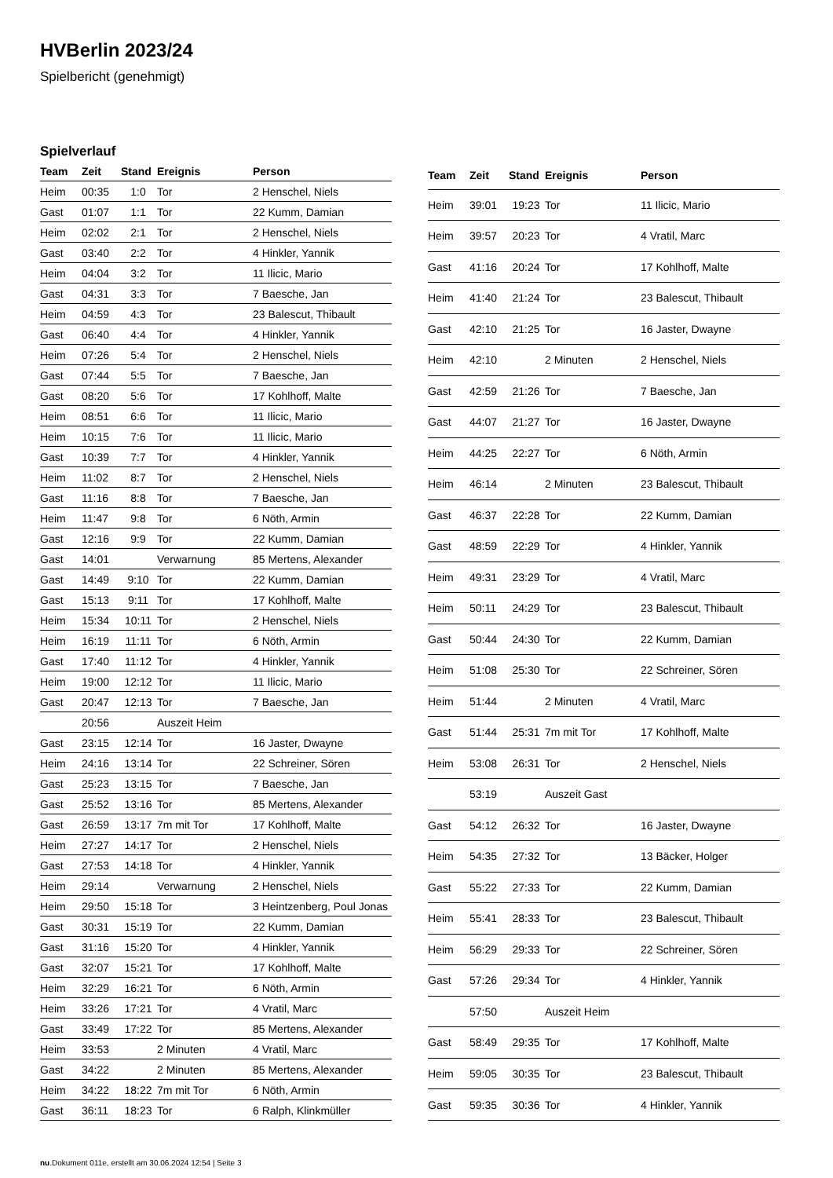HVBerlin 2023/24
Spielbericht (genehmigt)
Spielverlauf
| Team | Zeit | Stand | Ereignis | Person |
| --- | --- | --- | --- | --- |
| Heim | 00:35 | 1:0 | Tor | 2 Henschel, Niels |
| Gast | 01:07 | 1:1 | Tor | 22 Kumm, Damian |
| Heim | 02:02 | 2:1 | Tor | 2 Henschel, Niels |
| Gast | 03:40 | 2:2 | Tor | 4 Hinkler, Yannik |
| Heim | 04:04 | 3:2 | Tor | 11 Ilicic, Mario |
| Gast | 04:31 | 3:3 | Tor | 7 Baesche, Jan |
| Heim | 04:59 | 4:3 | Tor | 23 Balescut, Thibault |
| Gast | 06:40 | 4:4 | Tor | 4 Hinkler, Yannik |
| Heim | 07:26 | 5:4 | Tor | 2 Henschel, Niels |
| Gast | 07:44 | 5:5 | Tor | 7 Baesche, Jan |
| Gast | 08:20 | 5:6 | Tor | 17 Kohlhoff, Malte |
| Heim | 08:51 | 6:6 | Tor | 11 Ilicic, Mario |
| Heim | 10:15 | 7:6 | Tor | 11 Ilicic, Mario |
| Gast | 10:39 | 7:7 | Tor | 4 Hinkler, Yannik |
| Heim | 11:02 | 8:7 | Tor | 2 Henschel, Niels |
| Gast | 11:16 | 8:8 | Tor | 7 Baesche, Jan |
| Heim | 11:47 | 9:8 | Tor | 6 Nöth, Armin |
| Gast | 12:16 | 9:9 | Tor | 22 Kumm, Damian |
| Gast | 14:01 | | Verwarnung | 85 Mertens, Alexander |
| Gast | 14:49 | 9:10 | Tor | 22 Kumm, Damian |
| Gast | 15:13 | 9:11 | Tor | 17 Kohlhoff, Malte |
| Heim | 15:34 | 10:11 | Tor | 2 Henschel, Niels |
| Heim | 16:19 | 11:11 | Tor | 6 Nöth, Armin |
| Gast | 17:40 | 11:12 | Tor | 4 Hinkler, Yannik |
| Heim | 19:00 | 12:12 | Tor | 11 Ilicic, Mario |
| Gast | 20:47 | 12:13 | Tor | 7 Baesche, Jan |
| | 20:56 | | Auszeit Heim | |
| Gast | 23:15 | 12:14 | Tor | 16 Jaster, Dwayne |
| Heim | 24:16 | 13:14 | Tor | 22 Schreiner, Sören |
| Gast | 25:23 | 13:15 | Tor | 7 Baesche, Jan |
| Gast | 25:52 | 13:16 | Tor | 85 Mertens, Alexander |
| Gast | 26:59 | 13:17 | 7m mit Tor | 17 Kohlhoff, Malte |
| Heim | 27:27 | 14:17 | Tor | 2 Henschel, Niels |
| Gast | 27:53 | 14:18 | Tor | 4 Hinkler, Yannik |
| Heim | 29:14 | | Verwarnung | 2 Henschel, Niels |
| Heim | 29:50 | 15:18 | Tor | 3 Heintzenberg, Poul Jonas |
| Gast | 30:31 | 15:19 | Tor | 22 Kumm, Damian |
| Gast | 31:16 | 15:20 | Tor | 4 Hinkler, Yannik |
| Gast | 32:07 | 15:21 | Tor | 17 Kohlhoff, Malte |
| Heim | 32:29 | 16:21 | Tor | 6 Nöth, Armin |
| Heim | 33:26 | 17:21 | Tor | 4 Vratil, Marc |
| Gast | 33:49 | 17:22 | Tor | 85 Mertens, Alexander |
| Heim | 33:53 | | 2 Minuten | 4 Vratil, Marc |
| Gast | 34:22 | | 2 Minuten | 85 Mertens, Alexander |
| Heim | 34:22 | 18:22 | 7m mit Tor | 6 Nöth, Armin |
| Gast | 36:11 | 18:23 | Tor | 6 Ralph, Klinkmüller |
| Team | Zeit | Stand | Ereignis | Person |
| --- | --- | --- | --- | --- |
| Heim | 39:01 | 19:23 | Tor | 11 Ilicic, Mario |
| Heim | 39:57 | 20:23 | Tor | 4 Vratil, Marc |
| Gast | 41:16 | 20:24 | Tor | 17 Kohlhoff, Malte |
| Heim | 41:40 | 21:24 | Tor | 23 Balescut, Thibault |
| Gast | 42:10 | 21:25 | Tor | 16 Jaster, Dwayne |
| Heim | 42:10 | | 2 Minuten | 2 Henschel, Niels |
| Gast | 42:59 | 21:26 | Tor | 7 Baesche, Jan |
| Gast | 44:07 | 21:27 | Tor | 16 Jaster, Dwayne |
| Heim | 44:25 | 22:27 | Tor | 6 Nöth, Armin |
| Heim | 46:14 | | 2 Minuten | 23 Balescut, Thibault |
| Gast | 46:37 | 22:28 | Tor | 22 Kumm, Damian |
| Gast | 48:59 | 22:29 | Tor | 4 Hinkler, Yannik |
| Heim | 49:31 | 23:29 | Tor | 4 Vratil, Marc |
| Heim | 50:11 | 24:29 | Tor | 23 Balescut, Thibault |
| Gast | 50:44 | 24:30 | Tor | 22 Kumm, Damian |
| Heim | 51:08 | 25:30 | Tor | 22 Schreiner, Sören |
| Heim | 51:44 | | 2 Minuten | 4 Vratil, Marc |
| Gast | 51:44 | 25:31 | 7m mit Tor | 17 Kohlhoff, Malte |
| Heim | 53:08 | 26:31 | Tor | 2 Henschel, Niels |
| | 53:19 | | Auszeit Gast | |
| Gast | 54:12 | 26:32 | Tor | 16 Jaster, Dwayne |
| Heim | 54:35 | 27:32 | Tor | 13 Bäcker, Holger |
| Gast | 55:22 | 27:33 | Tor | 22 Kumm, Damian |
| Heim | 55:41 | 28:33 | Tor | 23 Balescut, Thibault |
| Heim | 56:29 | 29:33 | Tor | 22 Schreiner, Sören |
| Gast | 57:26 | 29:34 | Tor | 4 Hinkler, Yannik |
| | 57:50 | | Auszeit Heim | |
| Gast | 58:49 | 29:35 | Tor | 17 Kohlhoff, Malte |
| Heim | 59:05 | 30:35 | Tor | 23 Balescut, Thibault |
| Gast | 59:35 | 30:36 | Tor | 4 Hinkler, Yannik |
nu.Dokument 011e, erstellt am 30.06.2024 12:54 | Seite 3